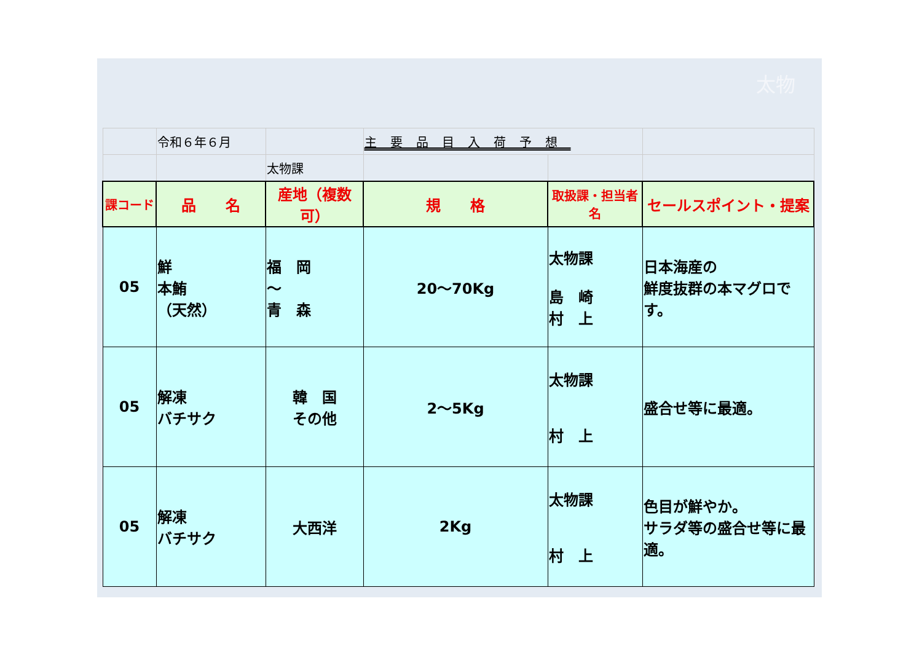太物
| | 令和６年６月 | | 主要品目入荷予想 | | |
| | | 太物課 | | | |
| 課コード | 品 名 | 産地（複数可） | 規 格 | 取扱課・担当者名 | セールスポイント・提案 |
| 05 | 鮮 本鮪 （天然） | 福 岡 ～ 青 森 | 20～70Kg | 太物課 島 崎 村 上 | 日本海産の 鮮度抜群の本マグロです。 |
| 05 | 解凍 バチサク | 韓 国 その他 | 2～5Kg | 太物課 村 上 | 盛合せ等に最適。 |
| 05 | 解凍 バチサク | 大西洋 | 2Kg | 太物課 村 上 | 色目が鮮やか。 サラダ等の盛合せ等に最適。 |